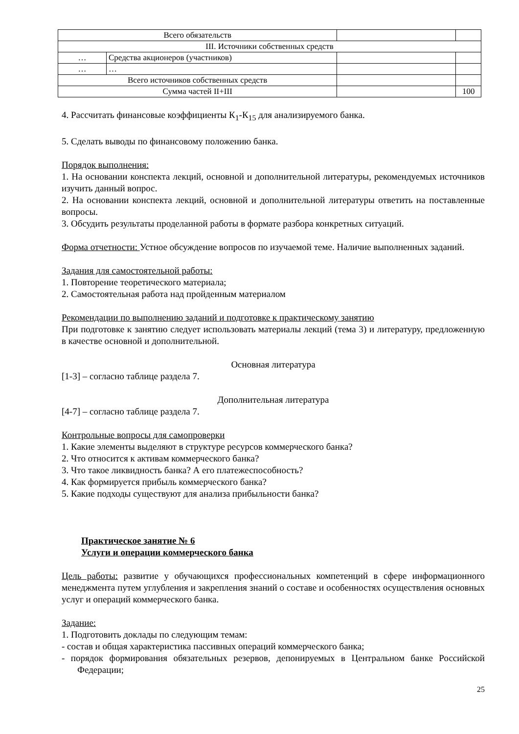| Всего обязательств | | | |
| III. Источники собственных средств | | | |
| … | Средства акционеров (участников) | | |
| … | … | | |
| Всего источников собственных средств | | | |
| Сумма частей II+III | | | 100 |
4. Рассчитать финансовые коэффициенты К<sub>1</sub>-К<sub>15</sub> для анализируемого банка.
5. Сделать выводы по финансовому положению банка.
Порядок выполнения:
1. На основании конспекта лекций, основной и дополнительной литературы, рекомендуемых источников изучить данный вопрос.
2. На основании конспекта лекций, основной и дополнительной литературы ответить на поставленные вопросы.
3. Обсудить результаты проделанной работы в формате разбора конкретных ситуаций.
Форма отчетности: Устное обсуждение вопросов по изучаемой теме. Наличие выполненных заданий.
Задания для самостоятельной работы:
1. Повторение теоретического материала;
2. Самостоятельная работа над пройденным материалом
Рекомендации по выполнению заданий и подготовке к практическому занятию
При подготовке к занятию следует использовать материалы лекций (тема 3) и литературу, предложенную в качестве основной и дополнительной.
Основная литература
[1-3] – согласно таблице раздела 7.
Дополнительная литература
[4-7] – согласно таблице раздела 7.
Контрольные вопросы для самопроверки
1. Какие элементы выделяют в структуре ресурсов коммерческого банка?
2. Что относится к активам коммерческого банка?
3. Что такое ликвидность банка? А его платежеспособность?
4. Как формируется прибыль коммерческого банка?
5. Какие подходы существуют для анализа прибыльности банка?
Практическое занятие № 6
Услуги и операции коммерческого банка
Цель работы: развитие у обучающихся профессиональных компетенций в сфере информационного менеджмента путем углубления и закрепления знаний о составе и особенностях осуществления основных услуг и операций коммерческого банка.
Задание:
1. Подготовить доклады по следующим темам:
- состав и общая характеристика пассивных операций коммерческого банка;
- порядок формирования обязательных резервов, депонируемых в Центральном банке Российской Федерации;
25